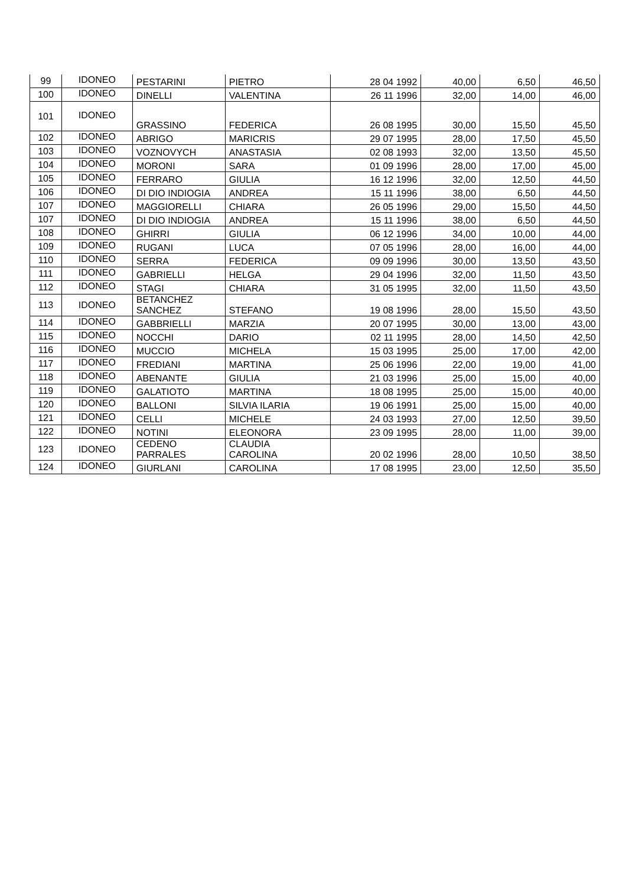| 99 | IDONEO | PESTARINI | PIETRO | 28 04 1992 | 40,00 | 6,50 | 46,50 |
| 100 | IDONEO | DINELLI | VALENTINA | 26 11 1996 | 32,00 | 14,00 | 46,00 |
| 101 | IDONEO | GRASSINO | FEDERICA | 26 08 1995 | 30,00 | 15,50 | 45,50 |
| 102 | IDONEO | ABRIGO | MARICRIS | 29 07 1995 | 28,00 | 17,50 | 45,50 |
| 103 | IDONEO | VOZNOVYCH | ANASTASIA | 02 08 1993 | 32,00 | 13,50 | 45,50 |
| 104 | IDONEO | MORONI | SARA | 01 09 1996 | 28,00 | 17,00 | 45,00 |
| 105 | IDONEO | FERRARO | GIULIA | 16 12 1996 | 32,00 | 12,50 | 44,50 |
| 106 | IDONEO | DI DIO INDIOGIA | ANDREA | 15 11 1996 | 38,00 | 6,50 | 44,50 |
| 107 | IDONEO | MAGGIORELLI | CHIARA | 26 05 1996 | 29,00 | 15,50 | 44,50 |
| 107 | IDONEO | DI DIO INDIOGIA | ANDREA | 15 11 1996 | 38,00 | 6,50 | 44,50 |
| 108 | IDONEO | GHIRRI | GIULIA | 06 12 1996 | 34,00 | 10,00 | 44,00 |
| 109 | IDONEO | RUGANI | LUCA | 07 05 1996 | 28,00 | 16,00 | 44,00 |
| 110 | IDONEO | SERRA | FEDERICA | 09 09 1996 | 30,00 | 13,50 | 43,50 |
| 111 | IDONEO | GABRIELLI | HELGA | 29 04 1996 | 32,00 | 11,50 | 43,50 |
| 112 | IDONEO | STAGI | CHIARA | 31 05 1995 | 32,00 | 11,50 | 43,50 |
| 113 | IDONEO | BETANCHEZ SANCHEZ | STEFANO | 19 08 1996 | 28,00 | 15,50 | 43,50 |
| 114 | IDONEO | GABBRIELLI | MARZIA | 20 07 1995 | 30,00 | 13,00 | 43,00 |
| 115 | IDONEO | NOCCHI | DARIO | 02 11 1995 | 28,00 | 14,50 | 42,50 |
| 116 | IDONEO | MUCCIO | MICHELA | 15 03 1995 | 25,00 | 17,00 | 42,00 |
| 117 | IDONEO | FREDIANI | MARTINA | 25 06 1996 | 22,00 | 19,00 | 41,00 |
| 118 | IDONEO | ABENANTE | GIULIA | 21 03 1996 | 25,00 | 15,00 | 40,00 |
| 119 | IDONEO | GALATIOTO | MARTINA | 18 08 1995 | 25,00 | 15,00 | 40,00 |
| 120 | IDONEO | BALLONI | SILVIA ILARIA | 19 06 1991 | 25,00 | 15,00 | 40,00 |
| 121 | IDONEO | CELLI | MICHELE | 24 03 1993 | 27,00 | 12,50 | 39,50 |
| 122 | IDONEO | NOTINI | ELEONORA | 23 09 1995 | 28,00 | 11,00 | 39,00 |
| 123 | IDONEO | CEDENO PARRALES | CLAUDIA CAROLINA | 20 02 1996 | 28,00 | 10,50 | 38,50 |
| 124 | IDONEO | GIURLANI | CAROLINA | 17 08 1995 | 23,00 | 12,50 | 35,50 |